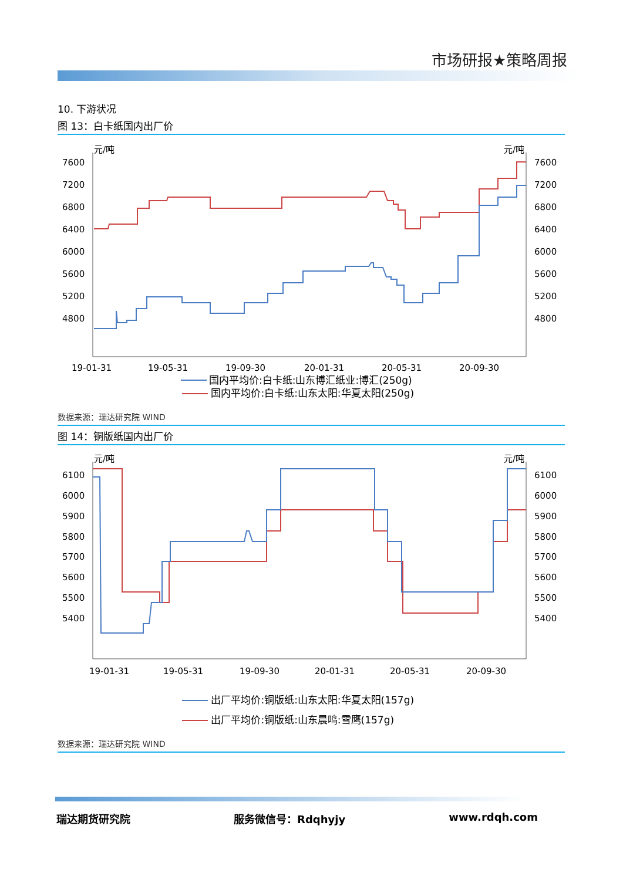市场研报★策略周报
10. 下游状况
图 13：白卡纸国内出厂价
元/吨
元/吨
7600
7200
6800
6400
6000
5600
5200
4800
7600
7200
6800
6400
6000
5600
5200
4800
19-01-31
19-05-31
19-09-30
20-01-31
20-05-31
20-09-30
国内平均价:白卡纸:山东博汇纸业:博汇(250g)
国内平均价:白卡纸:山东太阳:华夏太阳(250g)
数据来源：瑞达研究院 WIND
图 14：铜版纸国内出厂价
元/吨
元/吨
6100
6000
5900
5800
5700
5600
5500
5400
6100
6000
5900
5800
5700
5600
5500
5400
19-01-31
19-05-31
19-09-30
20-01-31
20-05-31
20-09-30
出厂平均价:铜版纸:山东太阳:华夏太阳(157g)
出厂平均价:铜版纸:山东晨鸣:雪鹰(157g)
数据来源：瑞达研究院 WIND
瑞达期货研究院 服务微信号：Rdqhyjy www.rdqh.com